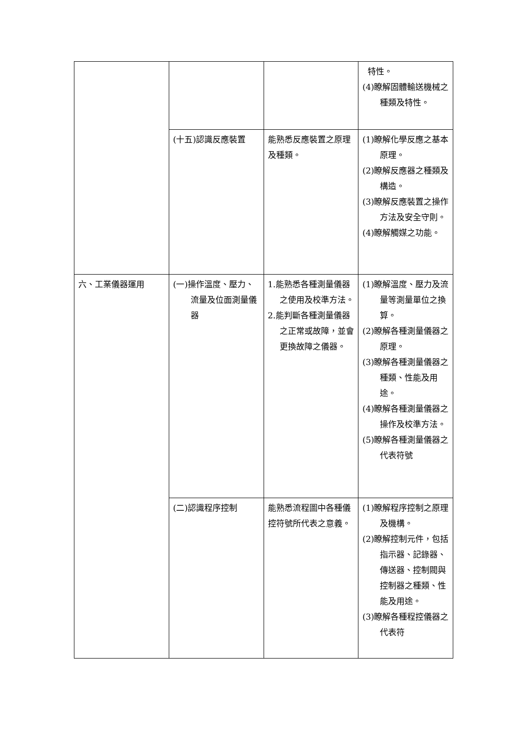| | | | 特性。 (4)瞭解固體輸送機械之種類及特性。 |
| | (十五)認識反應裝置 | 能熟悉反應裝置之原理及種類。 | (1)瞭解化學反應之基本原理。 (2)瞭解反應器之種類及構造。 (3)瞭解反應裝置之操作方法及安全守則。 (4)瞭解觸媒之功能。 |
| 六、工業儀器運用 | (一)操作溫度、壓力、流量及位面測量儀器 | 1.能熟悉各種測量儀器之使用及校準方法。 2.能判斷各種測量儀器之正常或故障，並會更換故障之儀器。 | (1)瞭解溫度、壓力及流量等測量單位之換算。 (2)瞭解各種測量儀器之原理。 (3)瞭解各種測量儀器之種類、性能及用途。 (4)瞭解各種測量儀器之操作及校準方法。 (5)瞭解各種測量儀器之代表符號 |
| | (二)認識程序控制 | 能熟悉流程圖中各種儀控符號所代表之意義。 | (1)瞭解程序控制之原理及機構。 (2)瞭解控制元件，包括指示器、記錄器、傳送器、控制閥與控制器之種類、性能及用途。 (3)瞭解各種程控儀器之代表符 |